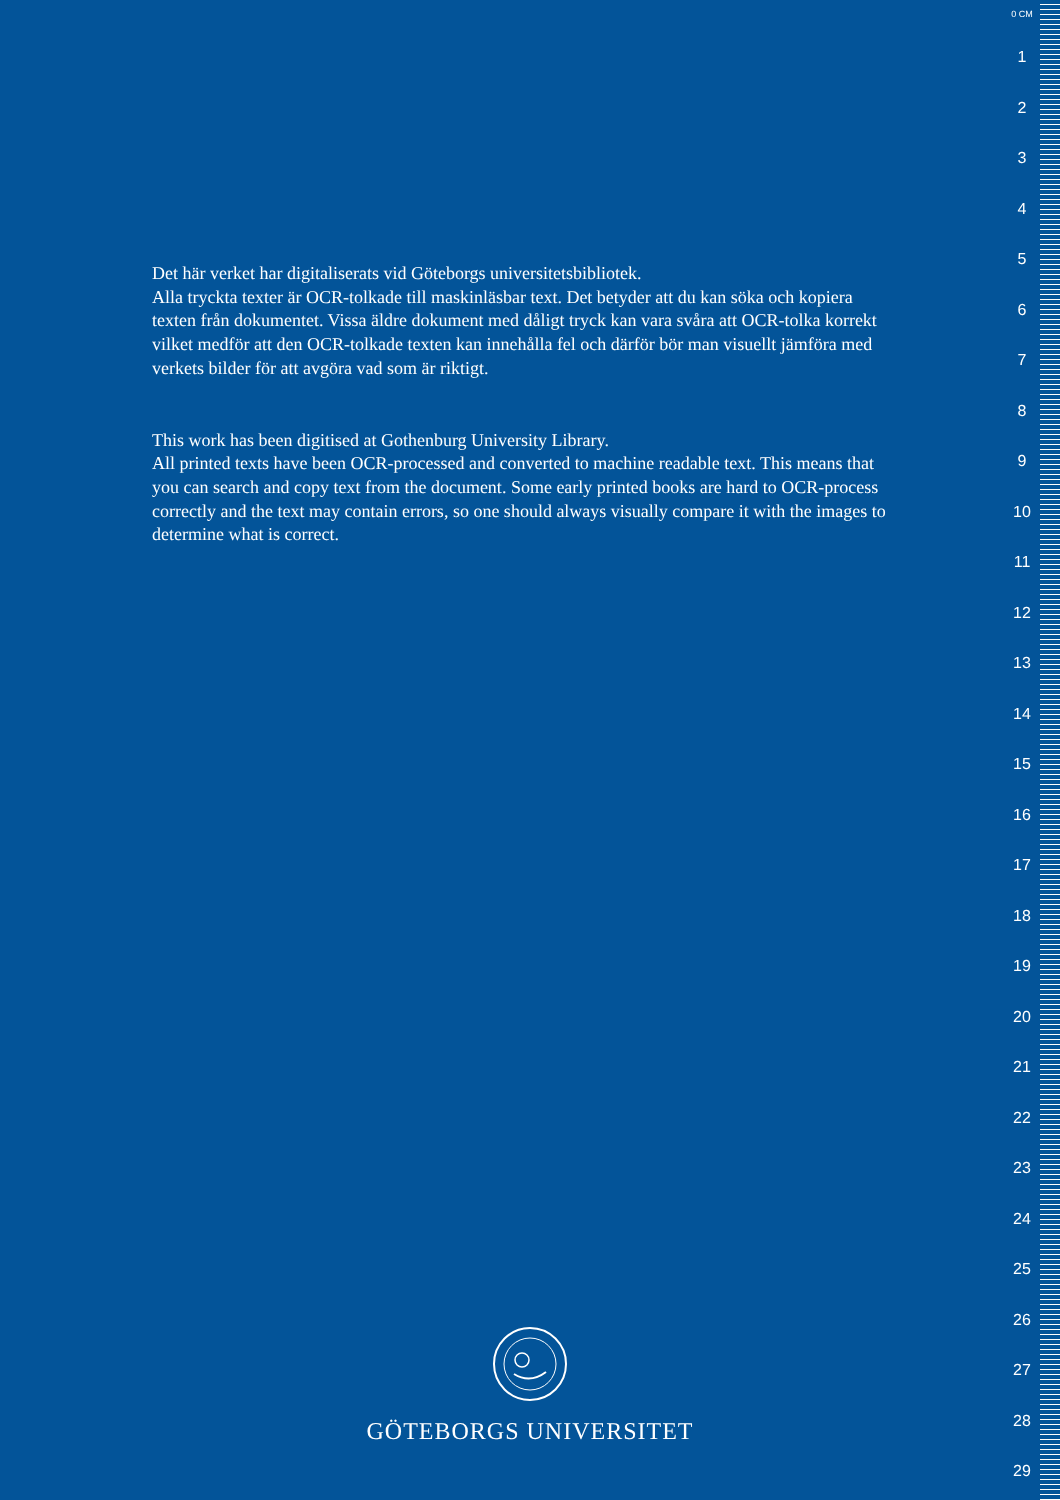Det här verket har digitaliserats vid Göteborgs universitetsbibliotek.
Alla tryckta texter är OCR-tolkade till maskinläsbar text. Det betyder att du kan söka och kopiera texten från dokumentet. Vissa äldre dokument med dåligt tryck kan vara svåra att OCR-tolka korrekt vilket medför att den OCR-tolkade texten kan innehålla fel och därför bör man visuellt jämföra med verkets bilder för att avgöra vad som är riktigt.
This work has been digitised at Gothenburg University Library.
All printed texts have been OCR-processed and converted to machine readable text. This means that you can search and copy text from the document. Some early printed books are hard to OCR-process correctly and the text may contain errors, so one should always visually compare it with the images to determine what is correct.
GÖTEBORGS UNIVERSITET
0 CM
1
2
3
4
5
6
7
8
9
10
11
12
13
14
15
16
17
18
19
20
21
22
23
24
25
26
27
28
29